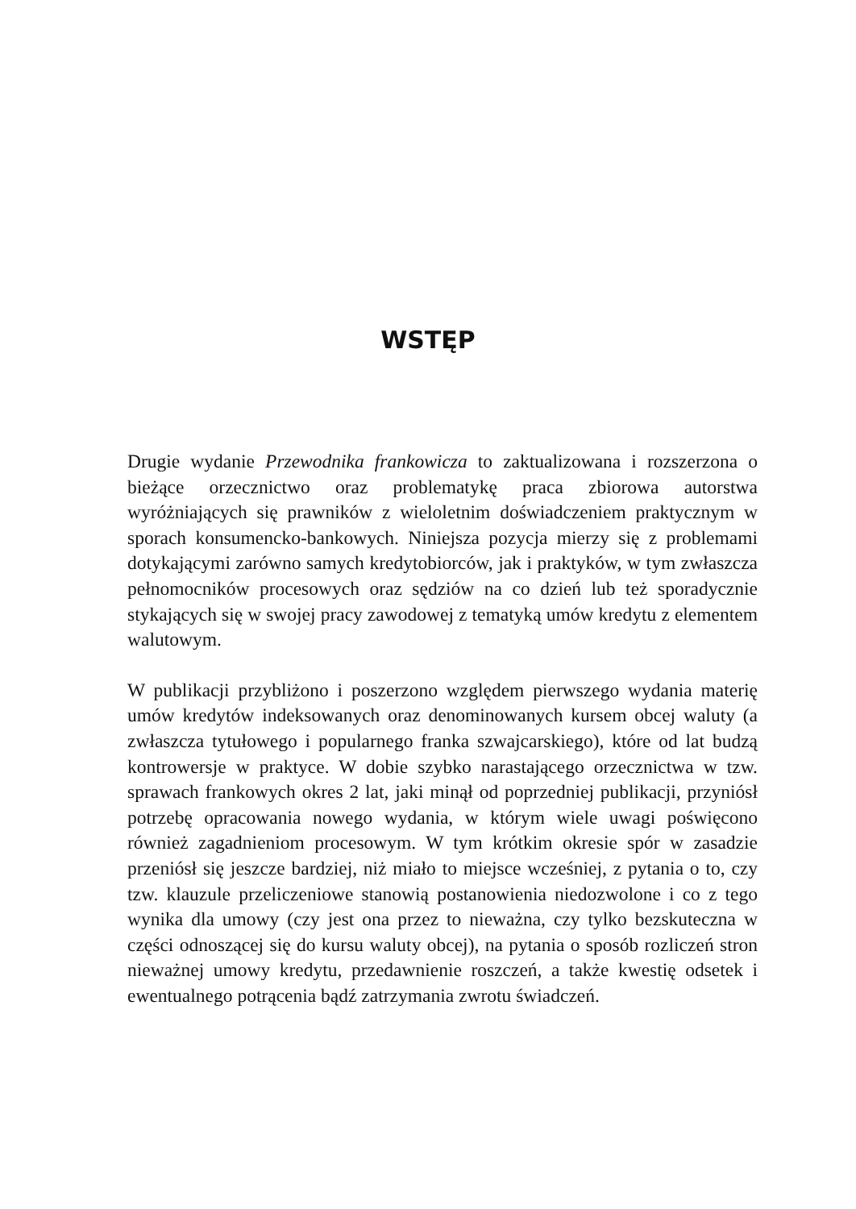WSTĘP
Drugie wydanie Przewodnika frankowicza to zaktualizowana i rozszerzona o bieżące orzecznictwo oraz problematykę praca zbiorowa autorstwa wyróżniających się prawników z wieloletnim doświadczeniem praktycznym w sporach konsumencko-bankowych. Niniejsza pozycja mierzy się z problemami dotykającymi zarówno samych kredytobiorców, jak i praktyków, w tym zwłaszcza pełnomocników procesowych oraz sędziów na co dzień lub też sporadycznie stykających się w swojej pracy zawodowej z tematyką umów kredytu z elementem walutowym.
W publikacji przybliżono i poszerzono względem pierwszego wydania materię umów kredytów indeksowanych oraz denominowanych kursem obcej waluty (a zwłaszcza tytułowego i popularnego franka szwajcarskiego), które od lat budzą kontrowersje w praktyce. W dobie szybko narastającego orzecznictwa w tzw. sprawach frankowych okres 2 lat, jaki minął od poprzedniej publikacji, przyniósł potrzebę opracowania nowego wydania, w którym wiele uwagi poświęcono również zagadnieniom procesowym. W tym krótkim okresie spór w zasadzie przeniósł się jeszcze bardziej, niż miało to miejsce wcześniej, z pytania o to, czy tzw. klauzule przeliczeniowe stanowią postanowienia niedozwolone i co z tego wynika dla umowy (czy jest ona przez to nieważna, czy tylko bezskuteczna w części odnoszącej się do kursu waluty obcej), na pytania o sposób rozliczeń stron nieważnej umowy kredytu, przedawnienie roszczeń, a także kwestię odsetek i ewentualnego potrącenia bądź zatrzymania zwrotu świadczeń.